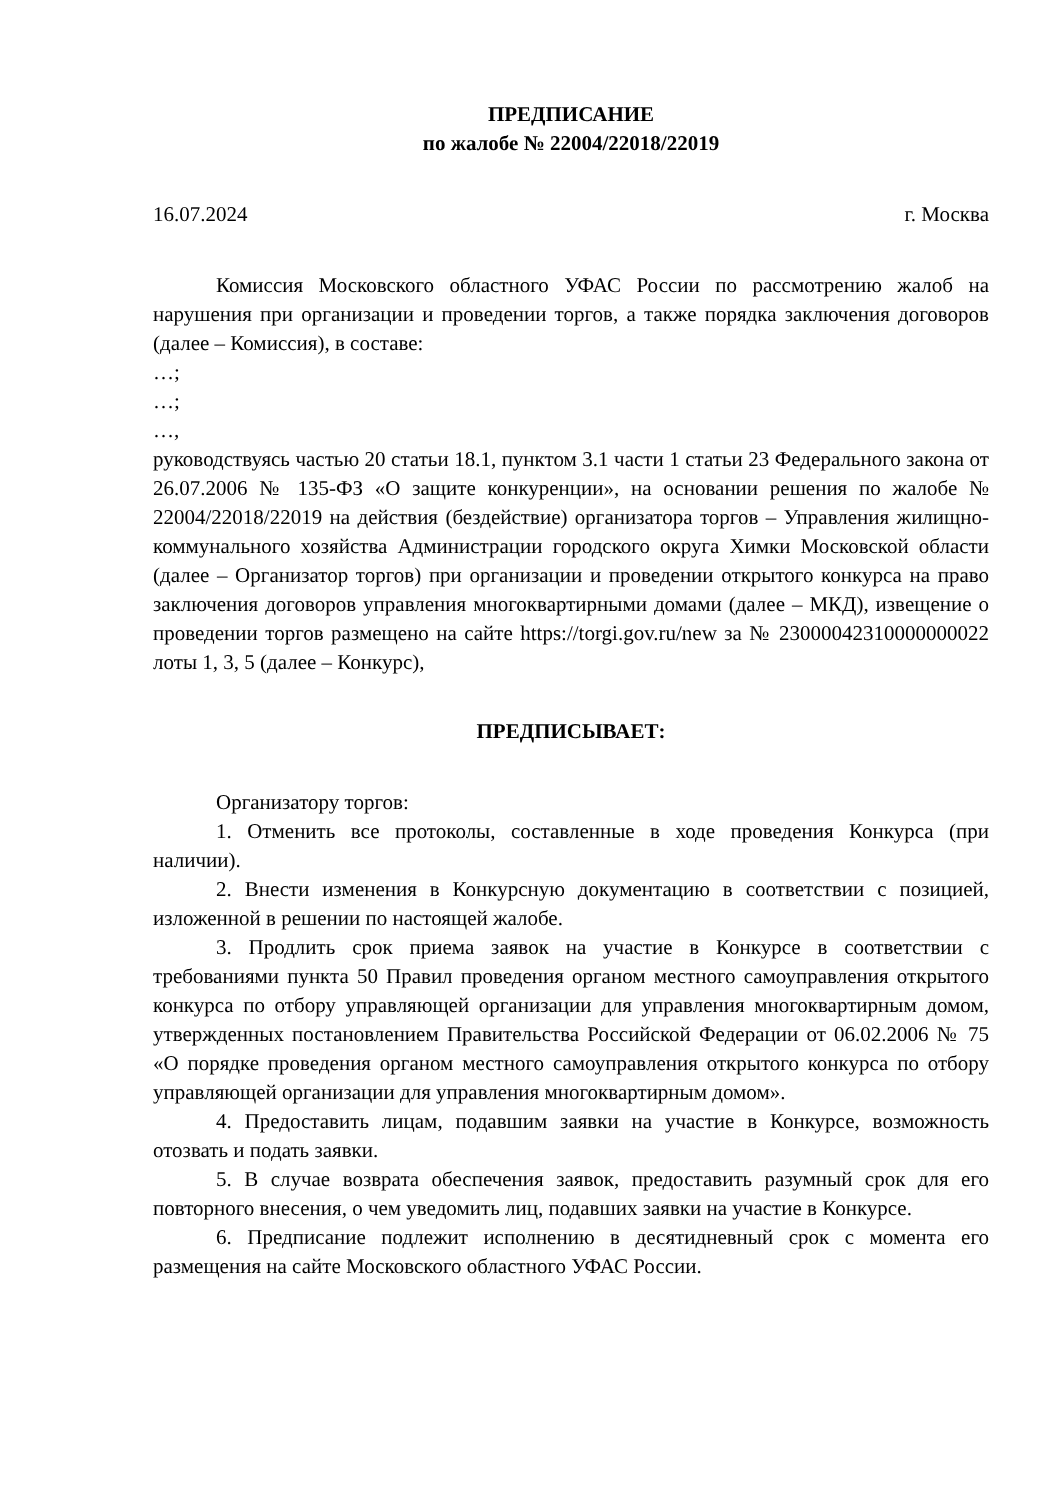ПРЕДПИСАНИЕ
по жалобе № 22004/22018/22019
16.07.2024 г. Москва
Комиссия Московского областного УФАС России по рассмотрению жалоб на нарушения при организации и проведении торгов, а также порядка заключения договоров (далее – Комиссия), в составе:
…;
…;
…,
руководствуясь частью 20 статьи 18.1, пунктом 3.1 части 1 статьи 23 Федерального закона от 26.07.2006 № 135-ФЗ «О защите конкуренции», на основании решения по жалобе № 22004/22018/22019 на действия (бездействие) организатора торгов – Управления жилищно-коммунального хозяйства Администрации городского округа Химки Московской области (далее – Организатор торгов) при организации и проведении открытого конкурса на право заключения договоров управления многоквартирными домами (далее – МКД), извещение о проведении торгов размещено на сайте https://torgi.gov.ru/new за № 23000042310000000022 лоты 1, 3, 5 (далее – Конкурс),
ПРЕДПИСЫВАЕТ:
Организатору торгов:
1. Отменить все протоколы, составленные в ходе проведения Конкурса (при наличии).
2. Внести изменения в Конкурсную документацию в соответствии с позицией, изложенной в решении по настоящей жалобе.
3. Продлить срок приема заявок на участие в Конкурсе в соответствии с требованиями пункта 50 Правил проведения органом местного самоуправления открытого конкурса по отбору управляющей организации для управления многоквартирным домом, утвержденных постановлением Правительства Российской Федерации от 06.02.2006 № 75 «О порядке проведения органом местного самоуправления открытого конкурса по отбору управляющей организации для управления многоквартирным домом».
4. Предоставить лицам, подавшим заявки на участие в Конкурсе, возможность отозвать и подать заявки.
5. В случае возврата обеспечения заявок, предоставить разумный срок для его повторного внесения, о чем уведомить лиц, подавших заявки на участие в Конкурсе.
6. Предписание подлежит исполнению в десятидневный срок с момента его размещения на сайте Московского областного УФАС России.